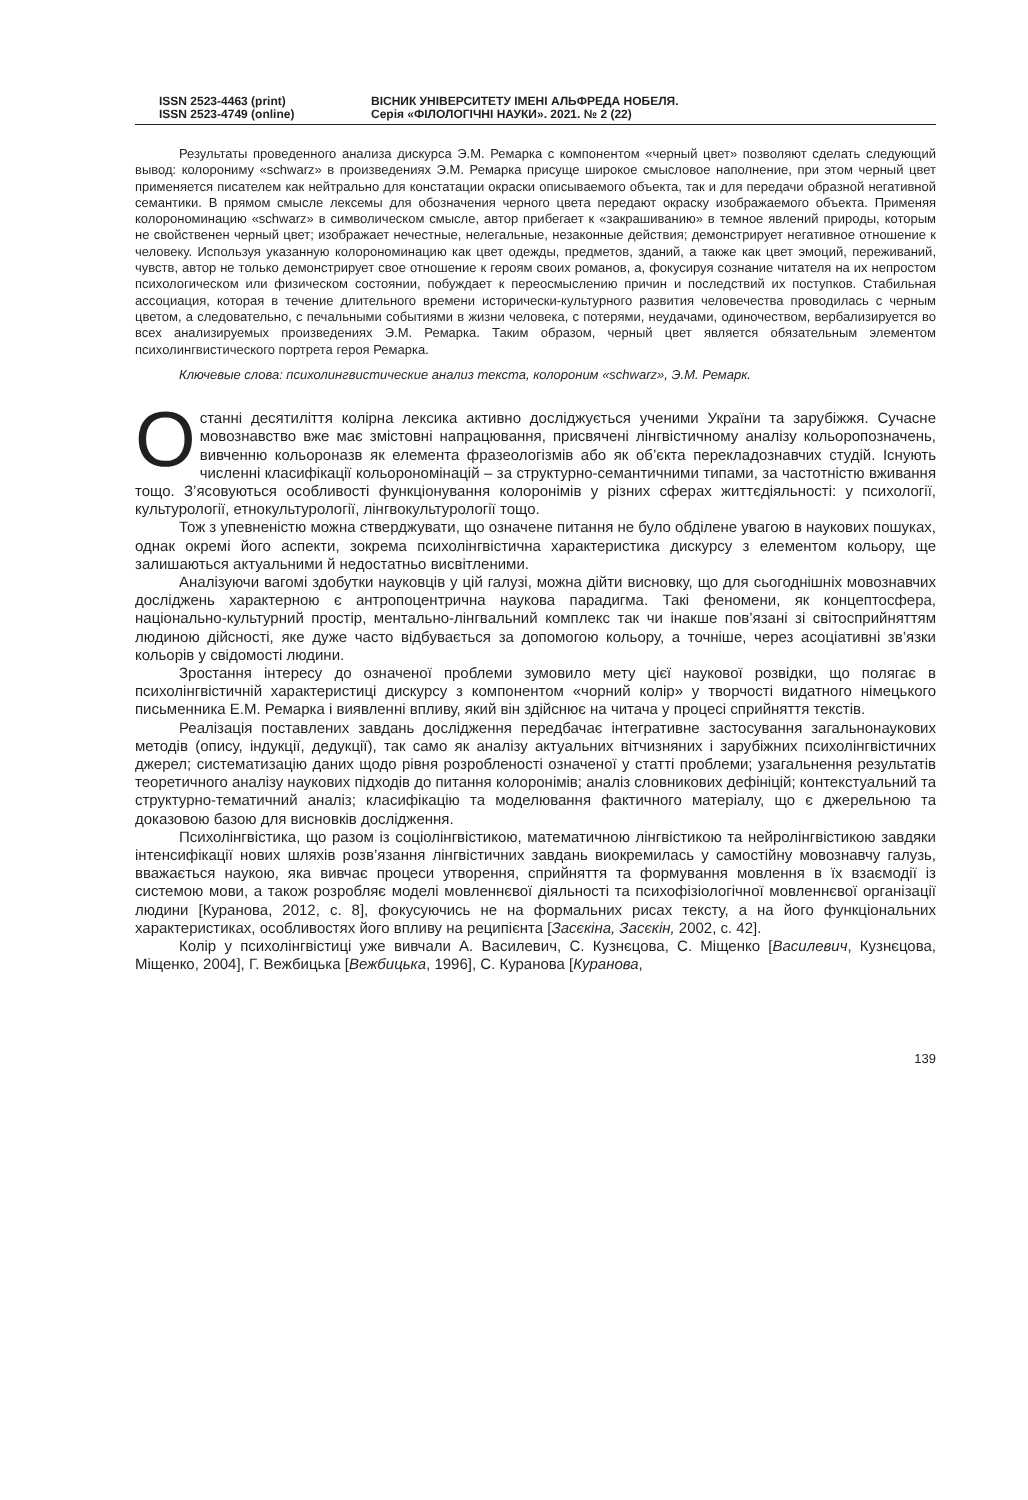ISSN 2523-4463 (print)
ISSN 2523-4749 (online)
ВІСНИК УНІВЕРСИТЕТУ ІМЕНІ АЛЬФРЕДА НОБЕЛЯ.
Серія «ФІЛОЛОГІЧНІ НАУКИ». 2021. № 2 (22)
Результаты проведенного анализа дискурса Э.М. Ремарка с компонентом «черный цвет» позволяют сделать следующий вывод: колорониму «schwarz» в произведениях Э.М. Ремарка присуще широкое смысловое наполнение, при этом черный цвет применяется писателем как нейтрально для констатации окраски описываемого объекта, так и для передачи образной негативной семантики. В прямом смысле лексемы для обозначения черного цвета передают окраску изображаемого объекта. Применяя колорономинацию «schwarz» в символическом смысле, автор прибегает к «закрашиванию» в темное явлений природы, которым не свойственен черный цвет; изображает нечестные, нелегальные, незаконные действия; демонстрирует негативное отношение к человеку. Используя указанную колорономинацию как цвет одежды, предметов, зданий, а также как цвет эмоций, переживаний, чувств, автор не только демонстрирует свое отношение к героям своих романов, а, фокусируя сознание читателя на их непростом психологическом или физическом состоянии, побуждает к переосмыслению причин и последствий их поступков. Стабильная ассоциация, которая в течение длительного времени исторически-культурного развития человечества проводилась с черным цветом, а следовательно, с печальными событиями в жизни человека, с потерями, неудачами, одиночеством, вербализируется во всех анализируемых произведениях Э.М. Ремарка. Таким образом, черный цвет является обязательным элементом психолингвистического портрета героя Ремарка.
Ключевые слова: психолингвистические анализ текста, колороним «schwarz», Э.М. Ремарк.
Останні десятиліття колірна лексика активно досліджується ученими України та зарубіжжя. Сучасне мовознавство вже має змістовні напрацювання, присвячені лінгвістичному аналізу кольоропозначень, вивченню кольороназв як елемента фразеологізмів або як об’єкта перекладознавчих студій. Існують численні класифікації кольорономінацій – за структурно-семантичними типами, за частотністю вживання тощо. З’ясовуються особливості функціонування колоронімів у різних сферах життєдіяльності: у психології, культурології, етнокультурології, лінгвокультурології тощо.
Тож з упевненістю можна стверджувати, що означене питання не було обділене увагою в наукових пошуках, однак окремі його аспекти, зокрема психолінгвістична характеристика дискурсу з елементом кольору, ще залишаються актуальними й недостатньо висвітленими.
Аналізуючи вагомі здобутки науковців у цій галузі, можна дійти висновку, що для сьогоднішніх мовознавчих досліджень характерною є антропоцентрична наукова парадигма. Такі феномени, як концептосфера, національно-культурний простір, ментально-лінгвальний комплекс так чи інакше пов’язані зі світосприйняттям людиною дійсності, яке дуже часто відбувається за допомогою кольору, а точніше, через асоціативні зв’язки кольорів у свідомості людини.
Зростання інтересу до означеної проблеми зумовило мету цієї наукової розвідки, що полягає в психолінгвістичній характеристиці дискурсу з компонентом «чорний колір» у творчості видатного німецького письменника Е.М. Ремарка і виявленні впливу, який він здійснює на читача у процесі сприйняття текстів.
Реалізація поставлених завдань дослідження передбачає інтегративне застосування загальнонаукових методів (опису, індукції, дедукції), так само як аналізу актуальних вітчизняних і зарубіжних психолінгвістичних джерел; систематизацію даних щодо рівня розробленості означеної у статті проблеми; узагальнення результатів теоретичного аналізу наукових підходів до питання колоронімів; аналіз словникових дефініцій; контекстуальний та структурно-тематичний аналіз; класифікацію та моделювання фактичного матеріалу, що є джерельною та доказовою базою для висновків дослідження.
Психолінгвістика, що разом із соціолінгвістикою, математичною лінгвістикою та нейролінгвістикою завдяки інтенсифікації нових шляхів розв’язання лінгвістичних завдань виокремилась у самостійну мовознавчу галузь, вважається наукою, яка вивчає процеси утворення, сприйняття та формування мовлення в їх взаємодії із системою мови, а також розробляє моделі мовленнєвої діяльності та психофізіологічної мовленнєвої організації людини [Куранова, 2012, с. 8], фокусуючись не на формальних рисах тексту, а на його функціональних характеристиках, особливостях його впливу на реципієнта [Засєкіна, Засєкін, 2002, с. 42].
Колір у психолінгвістиці уже вивчали А. Василевич, С. Кузнєцова, С. Міщенко [Василевич, Кузнєцова, Міщенко, 2004], Г. Вежбицька [Вежбицька, 1996], С. Куранова [Куранова,
139